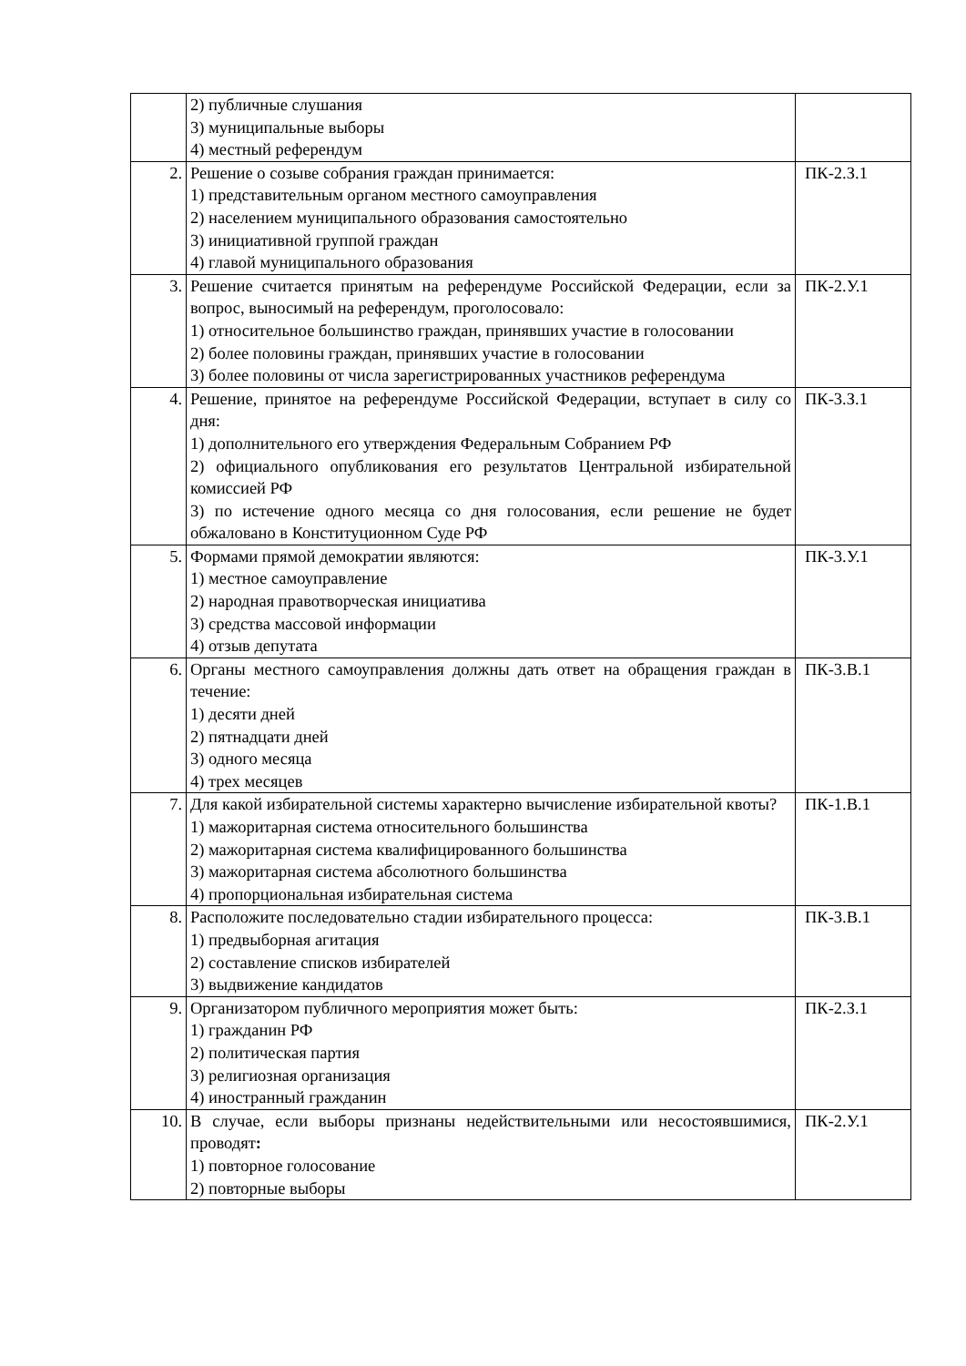| | 2) публичные слушания 3) муниципальные выборы 4) местный референдум | |
| 2. | Решение о созыве собрания граждан принимается: 1) представительным органом местного самоуправления 2) населением муниципального образования самостоятельно 3) инициативной группой граждан 4) главой муниципального образования | ПК-2.З.1 |
| 3. | Решение считается принятым на референдуме Российской Федерации, если за вопрос, выносимый на референдум, проголосовало: 1) относительное большинство граждан, принявших участие в голосовании 2) более половины граждан, принявших участие в голосовании 3) более половины от числа зарегистрированных участников референдума | ПК-2.У.1 |
| 4. | Решение, принятое на референдуме Российской Федерации, вступает в силу со дня: 1) дополнительного его утверждения Федеральным Собранием РФ 2) официального опубликования его результатов Центральной избирательной комиссией РФ 3) по истечение одного месяца со дня голосования, если решение не будет обжаловано в Конституционном Суде РФ | ПК-3.З.1 |
| 5. | Формами прямой демократии являются: 1) местное самоуправление 2) народная правотворческая инициатива 3) средства массовой информации 4) отзыв депутата | ПК-3.У.1 |
| 6. | Органы местного самоуправления должны дать ответ на обращения граждан в течение: 1) десяти дней 2) пятнадцати дней 3) одного месяца 4) трех месяцев | ПК-3.В.1 |
| 7. | Для какой избирательной системы характерно вычисление избирательной квоты? 1) мажоритарная система относительного большинства 2) мажоритарная система квалифицированного большинства 3) мажоритарная система абсолютного большинства 4) пропорциональная избирательная система | ПК-1.В.1 |
| 8. | Расположите последовательно стадии избирательного процесса: 1) предвыборная агитация 2) составление списков избирателей 3) выдвижение кандидатов | ПК-3.В.1 |
| 9. | Организатором публичного мероприятия может быть: 1) гражданин РФ 2) политическая партия 3) религиозная организация 4) иностранный гражданин | ПК-2.З.1 |
| 10. | В случае, если выборы признаны недействительными или несостоявшимися, проводят : 1) повторное голосование 2) повторные выборы | ПК-2.У.1 |